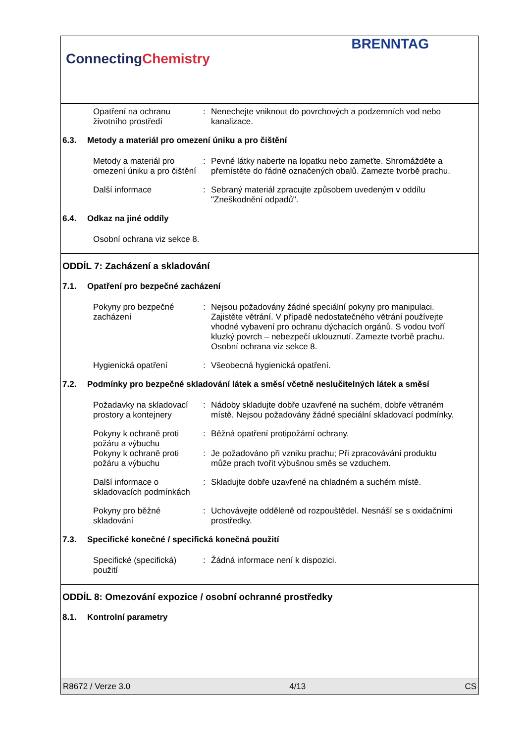ConnectingChemistry
BRENNTAG
Opatření na ochranu životního prostředí
: Nenechejte vniknout do povrchových a podzemních vod nebo kanalizace.
6.3. Metody a materiál pro omezení úniku a pro čištění
Metody a materiál pro omezení úniku a pro čištění
: Pevné látky naberte na lopatku nebo zameťte. Shromážděte a přemístěte do řádně označených obalů. Zamezte tvorbě prachu.
Další informace : Sebraný materiál zpracujte způsobem uvedeným v oddílu "Zneškodnění odpadů".
6.4. Odkaz na jiné oddíly
Osobní ochrana viz sekce 8.
ODDÍL 7: Zacházení a skladování
7.1. Opatření pro bezpečné zacházení
Pokyny pro bezpečné zacházení
: Nejsou požadovány žádné speciální pokyny pro manipulaci. Zajistěte větrání. V případě nedostatečného větrání používejte vhodné vybavení pro ochranu dýchacích orgánů. S vodou tvoří kluzký povrch – nebezpečí uklouznutí. Zamezte tvorbě prachu. Osobní ochrana viz sekce 8.
Hygienická opatření : Všeobecná hygienická opatření.
7.2. Podmínky pro bezpečné skladování látek a směsí včetně neslučitelných látek a směsí
Požadavky na skladovací prostory a kontejnery
: Nádoby skladujte dobře uzavřené na suchém, dobře větraném místě. Nejsou požadovány žádné speciální skladovací podmínky.
Pokyny k ochraně proti požáru a výbuchu
: Běžná opatření protipožární ochrany.
Pokyny k ochraně proti požáru a výbuchu
: Je požadováno při vzniku prachu; Při zpracovávání produktu může prach tvořit výbušnou směs se vzduchem.
Další informace o skladovacích podmínkách
: Skladujte dobře uzavřené na chladném a suchém místě.
Pokyny pro běžné skladování
: Uchovávejte odděleně od rozpouštědel. Nesnáší se s oxidačními prostředky.
7.3. Specifické konečné / specifická konečná použití
Specifické (specifická) použití
: Žádná informace není k dispozici.
ODDÍL 8: Omezování expozice / osobní ochranné prostředky
8.1. Kontrolní parametry
R8672 / Verze 3.0 4/13 CS